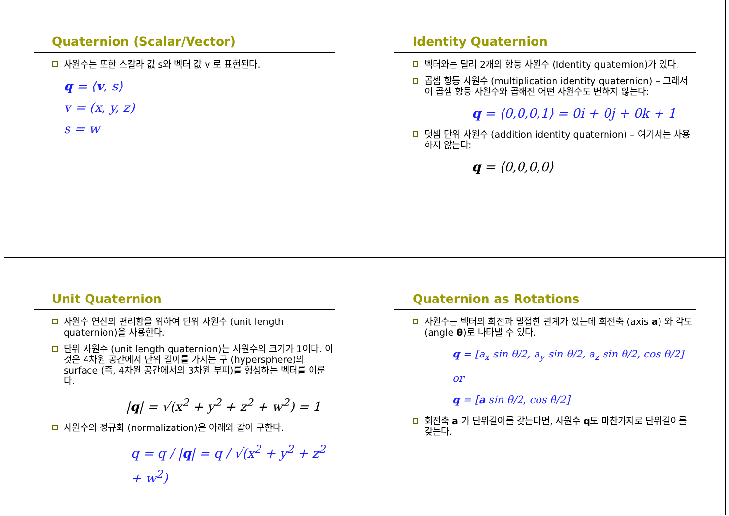Quaternion (Scalar/Vector)
사원수는 또한 스칼라 값 s와 벡터 값 v 로 표현된다.
q = ⟨v, s⟩
v = (x, y, z)
s = w
Identity Quaternion
벡터와는 달리 2개의 항등 사원수 (Identity quaternion)가 있다.
곱셈 항등 사원수 (multiplication identity quaternion) – 그래서 이 곱셈 항등 사원수와 곱해진 어떤 사원수도 변하지 않는다:
q = ⟨0,0,0,1⟩ = 0i + 0j + 0k + 1
덧셈 단위 사원수 (addition identity quaternion) – 여기서는 사용하지 않는다:
q = ⟨0,0,0,0⟩
Unit Quaternion
사원수 연산의 편리함을 위하여 단위 사원수 (unit length quaternion)을 사용한다.
단위 사원수 (unit length quaternion)는 사원수의 크기가 1이다. 이것은 4차원 공간에서 단위 길이를 가지는 구 (hypersphere)의 surface (즉, 4차원 공간에서의 3차원 부피)를 형성하는 벡터를 이룬다.
|q| = √(x<sup>2</sup> + y<sup>2</sup> + z<sup>2</sup> + w<sup>2</sup>) = 1
사원수의 정규화 (normalization)은 아래와 같이 구한다.
q = q / |q| = q / √(x<sup>2</sup> + y<sup>2</sup> + z<sup>2</sup> + w<sup>2</sup>)
Quaternion as Rotations
사원수는 벡터의 회전과 밀접한 관계가 있는데 회전축 (axis a) 와 각도 (angle θ)로 나타낼 수 있다.
q = [a<sub>x</sub> sin θ/2, a<sub>y</sub> sin θ/2, a<sub>z</sub> sin θ/2, cos θ/2]
or
q = [a sin θ/2, cos θ/2]
회전축 a 가 단위길이를 갖는다면, 사원수 q도 마찬가지로 단위길이를 갖는다.